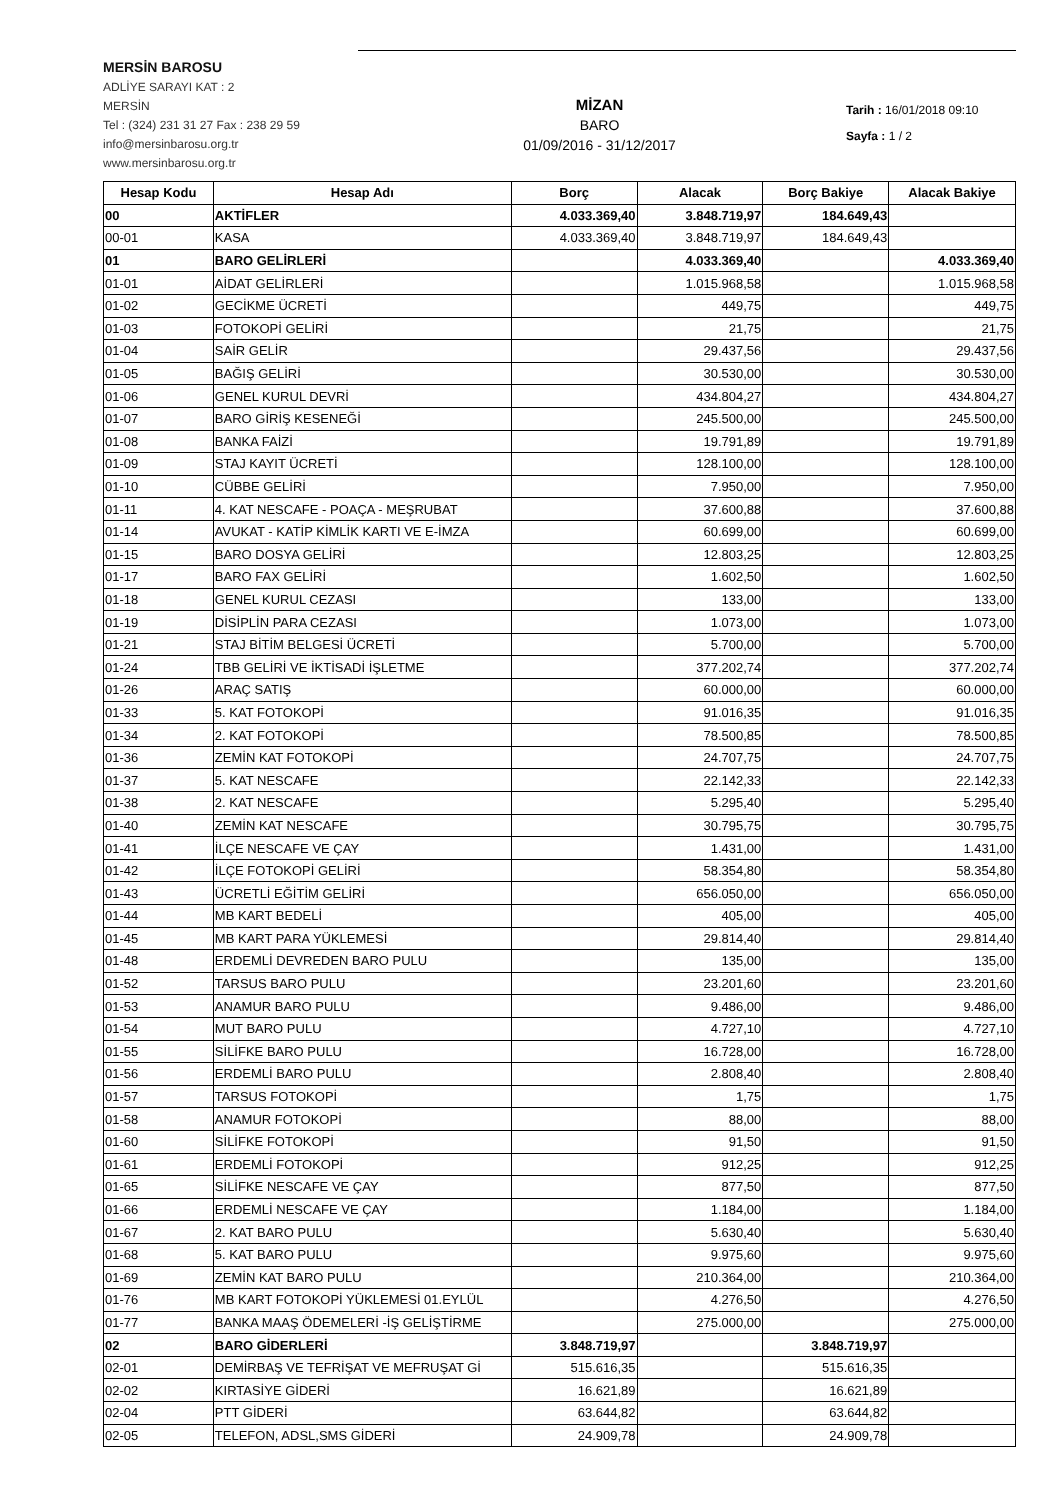MERSİN BAROSU
ADLİYE SARAYI KAT : 2
MERSİN
Tel : (324) 231 31 27 Fax : 238 29 59
info@mersinbarosu.org.tr
www.mersinbarosu.org.tr
MİZAN
BARO
01/09/2016 - 31/12/2017
Tarih : 16/01/2018 09:10
Sayfa : 1 / 2
| Hesap Kodu | Hesap Adı | Borç | Alacak | Borç Bakiye | Alacak Bakiye |
| --- | --- | --- | --- | --- | --- |
| 00 | AKTİFLER | 4.033.369,40 | 3.848.719,97 | 184.649,43 | |
| 00-01 | KASA | 4.033.369,40 | 3.848.719,97 | 184.649,43 | |
| 01 | BARO GELİRLERİ | | 4.033.369,40 | | 4.033.369,40 |
| 01-01 | AİDAT GELİRLERİ | | 1.015.968,58 | | 1.015.968,58 |
| 01-02 | GECİKME ÜCRETİ | | 449,75 | | 449,75 |
| 01-03 | FOTOKOPİ GELİRİ | | 21,75 | | 21,75 |
| 01-04 | SAİR GELİR | | 29.437,56 | | 29.437,56 |
| 01-05 | BAĞIŞ GELİRİ | | 30.530,00 | | 30.530,00 |
| 01-06 | GENEL KURUL DEVRİ | | 434.804,27 | | 434.804,27 |
| 01-07 | BARO GİRİŞ KESENEĞİ | | 245.500,00 | | 245.500,00 |
| 01-08 | BANKA FAİZİ | | 19.791,89 | | 19.791,89 |
| 01-09 | STAJ KAYIT ÜCRETİ | | 128.100,00 | | 128.100,00 |
| 01-10 | CÜBBE GELİRİ | | 7.950,00 | | 7.950,00 |
| 01-11 | 4. KAT NESCAFE - POAÇA - MEŞRUBAT | | 37.600,88 | | 37.600,88 |
| 01-14 | AVUKAT - KATİP KİMLİK KARTI VE E-İMZA | | 60.699,00 | | 60.699,00 |
| 01-15 | BARO DOSYA GELİRİ | | 12.803,25 | | 12.803,25 |
| 01-17 | BARO FAX GELİRİ | | 1.602,50 | | 1.602,50 |
| 01-18 | GENEL KURUL CEZASI | | 133,00 | | 133,00 |
| 01-19 | DİSİPLİN PARA CEZASI | | 1.073,00 | | 1.073,00 |
| 01-21 | STAJ BİTİM BELGESİ ÜCRETİ | | 5.700,00 | | 5.700,00 |
| 01-24 | TBB GELİRİ VE İKTİSADİ İŞLETME | | 377.202,74 | | 377.202,74 |
| 01-26 | ARAÇ SATIŞ | | 60.000,00 | | 60.000,00 |
| 01-33 | 5. KAT FOTOKOPİ | | 91.016,35 | | 91.016,35 |
| 01-34 | 2. KAT FOTOKOPİ | | 78.500,85 | | 78.500,85 |
| 01-36 | ZEMİN KAT FOTOKOPİ | | 24.707,75 | | 24.707,75 |
| 01-37 | 5. KAT NESCAFE | | 22.142,33 | | 22.142,33 |
| 01-38 | 2. KAT NESCAFE | | 5.295,40 | | 5.295,40 |
| 01-40 | ZEMİN KAT NESCAFE | | 30.795,75 | | 30.795,75 |
| 01-41 | İLÇE NESCAFE VE ÇAY | | 1.431,00 | | 1.431,00 |
| 01-42 | İLÇE FOTOKOPİ GELİRİ | | 58.354,80 | | 58.354,80 |
| 01-43 | ÜCRETLİ EĞİTİM GELİRİ | | 656.050,00 | | 656.050,00 |
| 01-44 | MB KART BEDELİ | | 405,00 | | 405,00 |
| 01-45 | MB KART PARA YÜKLEMESİ | | 29.814,40 | | 29.814,40 |
| 01-48 | ERDEMLİ DEVREDEN BARO PULU | | 135,00 | | 135,00 |
| 01-52 | TARSUS BARO PULU | | 23.201,60 | | 23.201,60 |
| 01-53 | ANAMUR BARO PULU | | 9.486,00 | | 9.486,00 |
| 01-54 | MUT BARO PULU | | 4.727,10 | | 4.727,10 |
| 01-55 | SİLİFKE BARO PULU | | 16.728,00 | | 16.728,00 |
| 01-56 | ERDEMLİ BARO PULU | | 2.808,40 | | 2.808,40 |
| 01-57 | TARSUS FOTOKOPİ | | 1,75 | | 1,75 |
| 01-58 | ANAMUR FOTOKOPİ | | 88,00 | | 88,00 |
| 01-60 | SİLİFKE FOTOKOPİ | | 91,50 | | 91,50 |
| 01-61 | ERDEMLİ FOTOKOPİ | | 912,25 | | 912,25 |
| 01-65 | SİLİFKE NESCAFE VE ÇAY | | 877,50 | | 877,50 |
| 01-66 | ERDEMLİ NESCAFE VE ÇAY | | 1.184,00 | | 1.184,00 |
| 01-67 | 2. KAT BARO PULU | | 5.630,40 | | 5.630,40 |
| 01-68 | 5. KAT BARO PULU | | 9.975,60 | | 9.975,60 |
| 01-69 | ZEMİN KAT BARO PULU | | 210.364,00 | | 210.364,00 |
| 01-76 | MB KART FOTOKOPİ YÜKLEMESİ 01.EYLÜL | | 4.276,50 | | 4.276,50 |
| 01-77 | BANKA MAAŞ ÖDEMELERİ -İŞ GELİŞTİRME | | 275.000,00 | | 275.000,00 |
| 02 | BARO GİDERLERİ | 3.848.719,97 | | 3.848.719,97 | |
| 02-01 | DEMİRBAŞ VE TEFRİŞAT VE MEFRUŞAT Gİ | 515.616,35 | | 515.616,35 | |
| 02-02 | KIRTASİYE GİDERİ | 16.621,89 | | 16.621,89 | |
| 02-04 | PTT GİDERİ | 63.644,82 | | 63.644,82 | |
| 02-05 | TELEFON, ADSL,SMS GİDERİ | 24.909,78 | | 24.909,78 | |